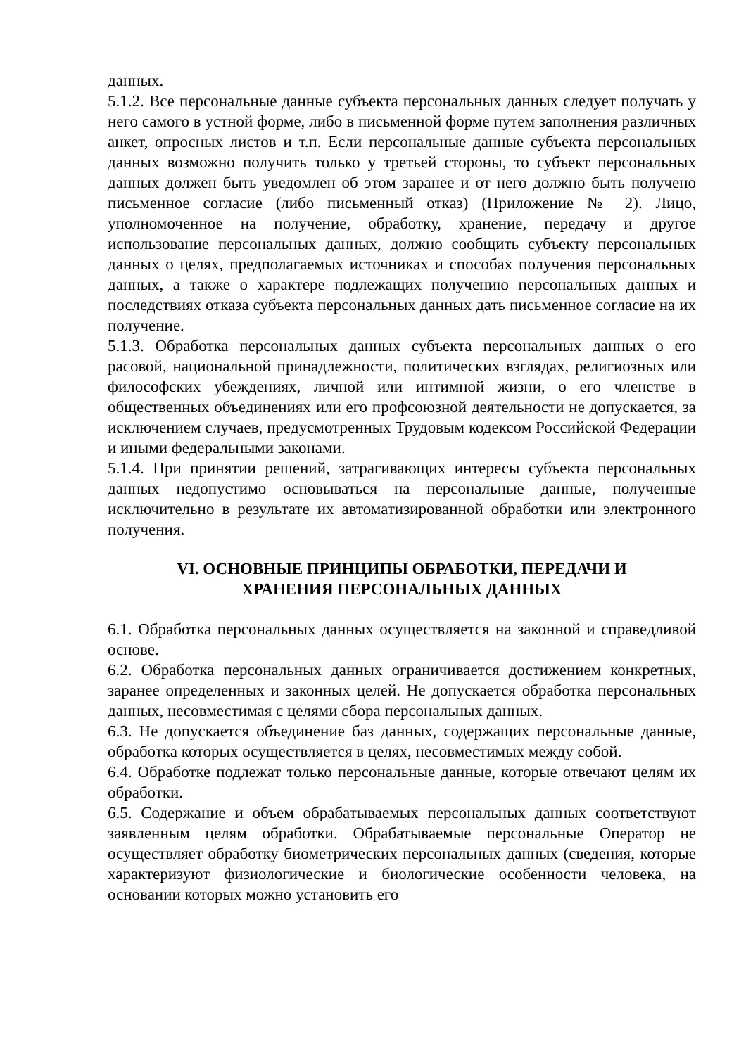данных.
5.1.2. Все персональные данные субъекта персональных данных следует получать у него самого в устной форме, либо в письменной форме путем заполнения различных анкет, опросных листов и т.п. Если персональные данные субъекта персональных данных возможно получить только у третьей стороны, то субъект персональных данных должен быть уведомлен об этом заранее и от него должно быть получено письменное согласие (либо письменный отказ) (Приложение № 2). Лицо, уполномоченное на получение, обработку, хранение, передачу и другое использование персональных данных, должно сообщить субъекту персональных данных о целях, предполагаемых источниках и способах получения персональных данных, а также о характере подлежащих получению персональных данных и последствиях отказа субъекта персональных данных дать письменное согласие на их получение.
5.1.3. Обработка персональных данных субъекта персональных данных о его расовой, национальной принадлежности, политических взглядах, религиозных или философских убеждениях, личной или интимной жизни, о его членстве в общественных объединениях или его профсоюзной деятельности не допускается, за исключением случаев, предусмотренных Трудовым кодексом Российской Федерации и иными федеральными законами.
5.1.4. При принятии решений, затрагивающих интересы субъекта персональных данных недопустимо основываться на персональные данные, полученные исключительно в результате их автоматизированной обработки или электронного получения.
VI. ОСНОВНЫЕ ПРИНЦИПЫ ОБРАБОТКИ, ПЕРЕДАЧИ И
ХРАНЕНИЯ ПЕРСОНАЛЬНЫХ ДАННЫХ
6.1. Обработка персональных данных осуществляется на законной и справедливой основе.
6.2. Обработка персональных данных ограничивается достижением конкретных, заранее определенных и законных целей. Не допускается обработка персональных данных, несовместимая с целями сбора персональных данных.
6.3. Не допускается объединение баз данных, содержащих персональные данные, обработка которых осуществляется в целях, несовместимых между собой.
6.4. Обработке подлежат только персональные данные, которые отвечают целям их обработки.
6.5. Содержание и объем обрабатываемых персональных данных соответствуют заявленным целям обработки. Обрабатываемые персональные Оператор не осуществляет обработку биометрических персональных данных (сведения, которые характеризуют физиологические и биологические особенности человека, на основании которых можно установить его